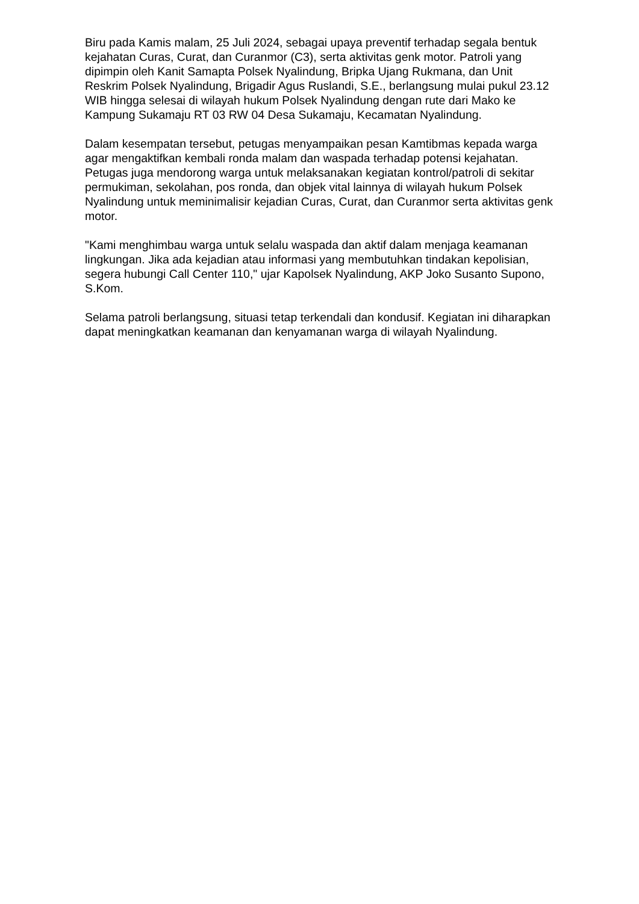Biru pada Kamis malam, 25 Juli 2024, sebagai upaya preventif terhadap segala bentuk kejahatan Curas, Curat, dan Curanmor (C3), serta aktivitas genk motor. Patroli yang dipimpin oleh Kanit Samapta Polsek Nyalindung, Bripka Ujang Rukmana, dan Unit Reskrim Polsek Nyalindung, Brigadir Agus Ruslandi, S.E., berlangsung mulai pukul 23.12 WIB hingga selesai di wilayah hukum Polsek Nyalindung dengan rute dari Mako ke Kampung Sukamaju RT 03 RW 04 Desa Sukamaju, Kecamatan Nyalindung.
Dalam kesempatan tersebut, petugas menyampaikan pesan Kamtibmas kepada warga agar mengaktifkan kembali ronda malam dan waspada terhadap potensi kejahatan. Petugas juga mendorong warga untuk melaksanakan kegiatan kontrol/patroli di sekitar permukiman, sekolahan, pos ronda, dan objek vital lainnya di wilayah hukum Polsek Nyalindung untuk meminimalisir kejadian Curas, Curat, dan Curanmor serta aktivitas genk motor.
"Kami menghimbau warga untuk selalu waspada dan aktif dalam menjaga keamanan lingkungan. Jika ada kejadian atau informasi yang membutuhkan tindakan kepolisian, segera hubungi Call Center 110," ujar Kapolsek Nyalindung, AKP Joko Susanto Supono, S.Kom.
Selama patroli berlangsung, situasi tetap terkendali dan kondusif. Kegiatan ini diharapkan dapat meningkatkan keamanan dan kenyamanan warga di wilayah Nyalindung.